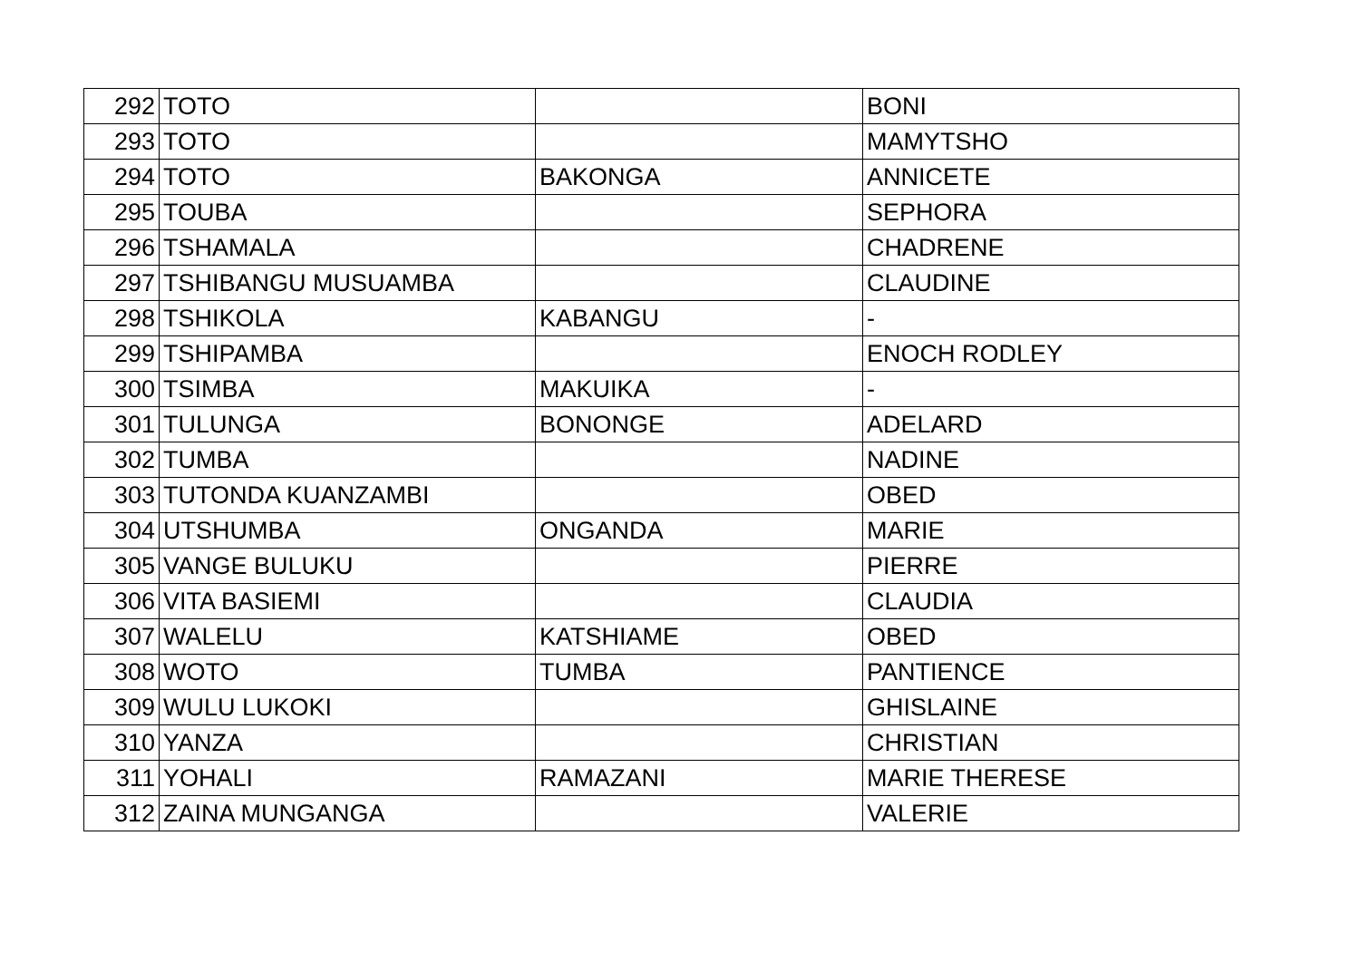| 292 | TOTO | | BONI |
| 293 | TOTO | | MAMYTSHO |
| 294 | TOTO | BAKONGA | ANNICETE |
| 295 | TOUBA | | SEPHORA |
| 296 | TSHAMALA | | CHADRENE |
| 297 | TSHIBANGU MUSUAMBA | | CLAUDINE |
| 298 | TSHIKOLA | KABANGU | - |
| 299 | TSHIPAMBA | | ENOCH RODLEY |
| 300 | TSIMBA | MAKUIKA | - |
| 301 | TULUNGA | BONONGE | ADELARD |
| 302 | TUMBA | | NADINE |
| 303 | TUTONDA KUANZAMBI | | OBED |
| 304 | UTSHUMBA | ONGANDA | MARIE |
| 305 | VANGE BULUKU | | PIERRE |
| 306 | VITA BASIEMI | | CLAUDIA |
| 307 | WALELU | KATSHIAME | OBED |
| 308 | WOTO | TUMBA | PANTIENCE |
| 309 | WULU LUKOKI | | GHISLAINE |
| 310 | YANZA | | CHRISTIAN |
| 311 | YOHALI | RAMAZANI | MARIE THERESE |
| 312 | ZAINA MUNGANGA | | VALERIE |